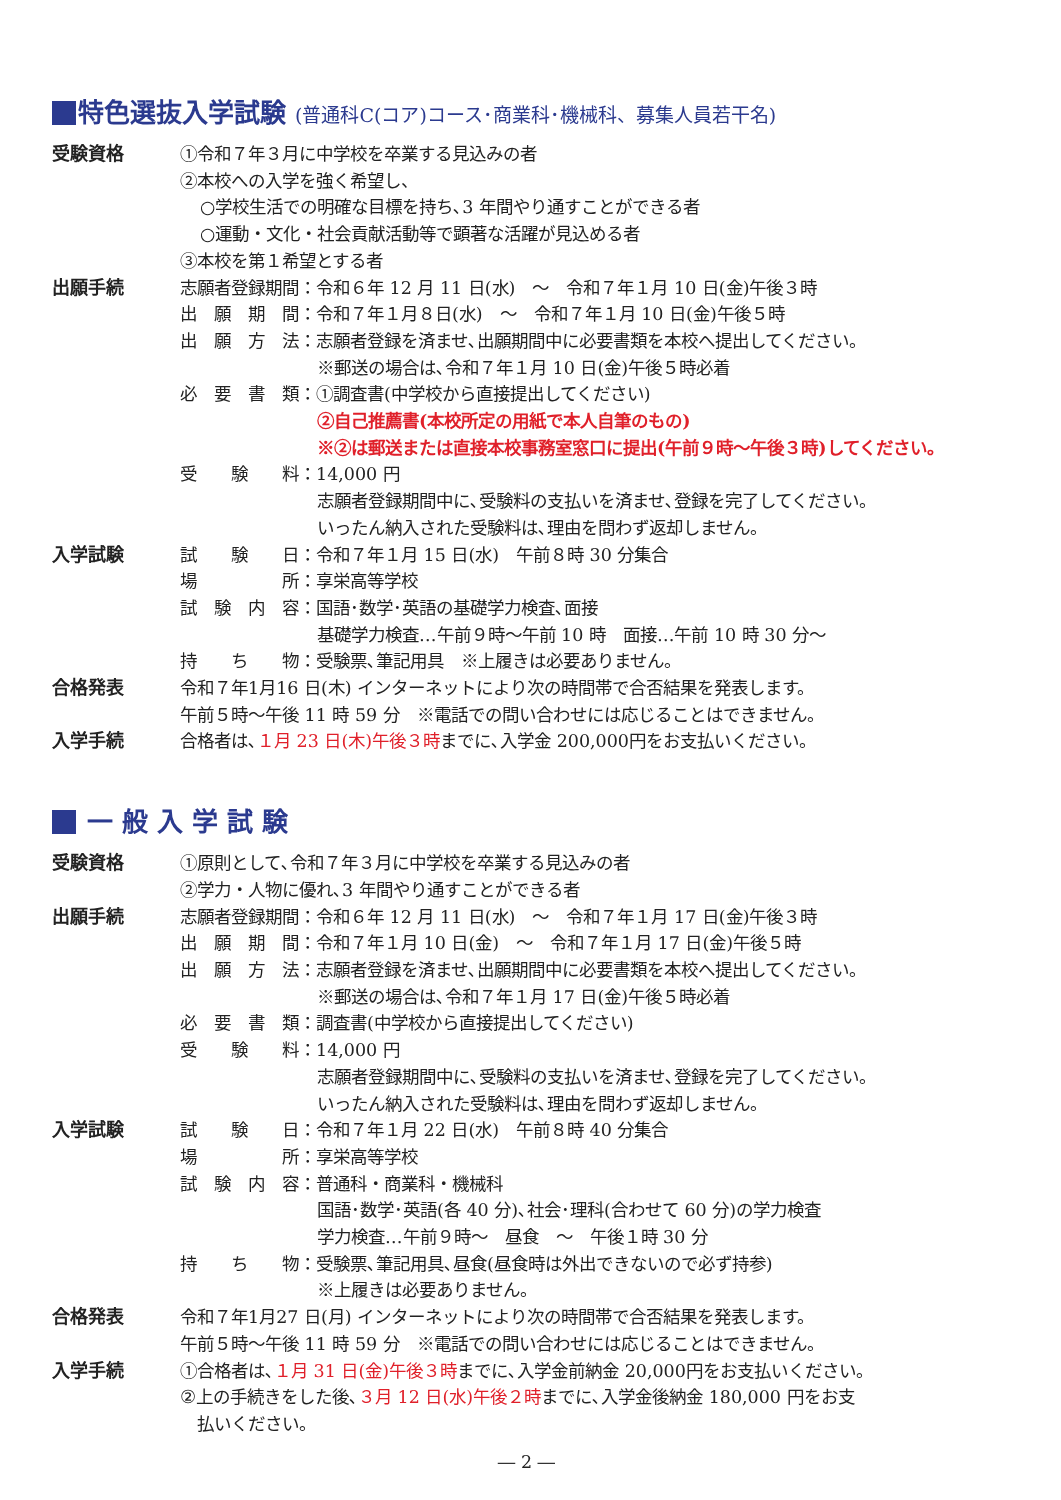特色選抜入学試験 (普通科C(コア)コース･商業科･機械科、募集人員若干名)
受験資格 ①令和７年３月に中学校を卒業する見込みの者
②本校への入学を強く希望し、
○学校生活での明確な目標を持ち､3 年間やり通すことができる者
○運動・文化・社会貢献活動等で顕著な活躍が見込める者
③本校を第１希望とする者
出願手続 志願者登録期間：令和６年 12 月 11 日(水)　～　令和７年１月 10 日(金)午後３時
出　願　期　間：令和７年１月８日(水)　～　令和７年１月 10 日(金)午後５時
出　願　方　法：志願者登録を済ませ､出願期間中に必要書類を本校へ提出してください。
※郵送の場合は､令和７年１月 10 日(金)午後５時必着
必　要　書　類：①調査書(中学校から直接提出してください)
②自己推薦書(本校所定の用紙で本人自筆のもの)
※②は郵送または直接本校事務室窓口に提出(午前９時～午後３時)してください。
受　　験　　料：14,000 円
志願者登録期間中に､受験料の支払いを済ませ､登録を完了してください。
いったん納入された受験料は､理由を問わず返却しません。
入学試験 試　　験　　日：令和７年１月 15 日(水)　午前８時 30 分集合
場　　　　　所：享栄高等学校
試　験　内　容：国語･数学･英語の基礎学力検査､面接
基礎学力検査…午前９時～午前 10 時　面接…午前 10 時 30 分～
持　　ち　　物：受験票､筆記用具　※上履きは必要ありません。
合格発表 令和７年1月16 日(木) インターネットにより次の時間帯で合否結果を発表します。
午前５時～午後 11 時 59 分　※電話での問い合わせには応じることはできません。
入学手続 合格者は､１月 23 日(木)午後３時までに､入学金 200,000円をお支払いください。
一 般 入 学 試 験
受験資格 ①原則として､令和７年３月に中学校を卒業する見込みの者
②学力・人物に優れ､3 年間やり通すことができる者
出願手続 志願者登録期間：令和６年 12 月 11 日(水)　～　令和７年１月 17 日(金)午後３時
出　願　期　間：令和７年１月 10 日(金)　～　令和７年１月 17 日(金)午後５時
出　願　方　法：志願者登録を済ませ､出願期間中に必要書類を本校へ提出してください。
※郵送の場合は､令和７年１月 17 日(金)午後５時必着
必　要　書　類：調査書(中学校から直接提出してください)
受　　験　　料：14,000 円
志願者登録期間中に､受験料の支払いを済ませ､登録を完了してください。
いったん納入された受験料は､理由を問わず返却しません。
入学試験 試　　験　　日：令和７年１月 22 日(水)　午前８時 40 分集合
場　　　　　所：享栄高等学校
試　験　内　容：普通科・商業科・機械科
国語･数学･英語(各 40 分)､社会･理科(合わせて 60 分)の学力検査
学力検査…午前９時～　昼食　～　午後１時 30 分
持　　ち　　物：受験票､筆記用具､昼食(昼食時は外出できないので必ず持参)
※上履きは必要ありません。
合格発表 令和７年1月27 日(月) インターネットにより次の時間帯で合否結果を発表します。
午前５時～午後 11 時 59 分　※電話での問い合わせには応じることはできません。
入学手続 ①合格者は､１月 31 日(金)午後３時までに､入学金前納金 20,000円をお支払いください。
②上の手続きをした後､３月 12 日(水)午後２時までに､入学金後納金 180,000 円をお支
　払いください。
― 2 ―